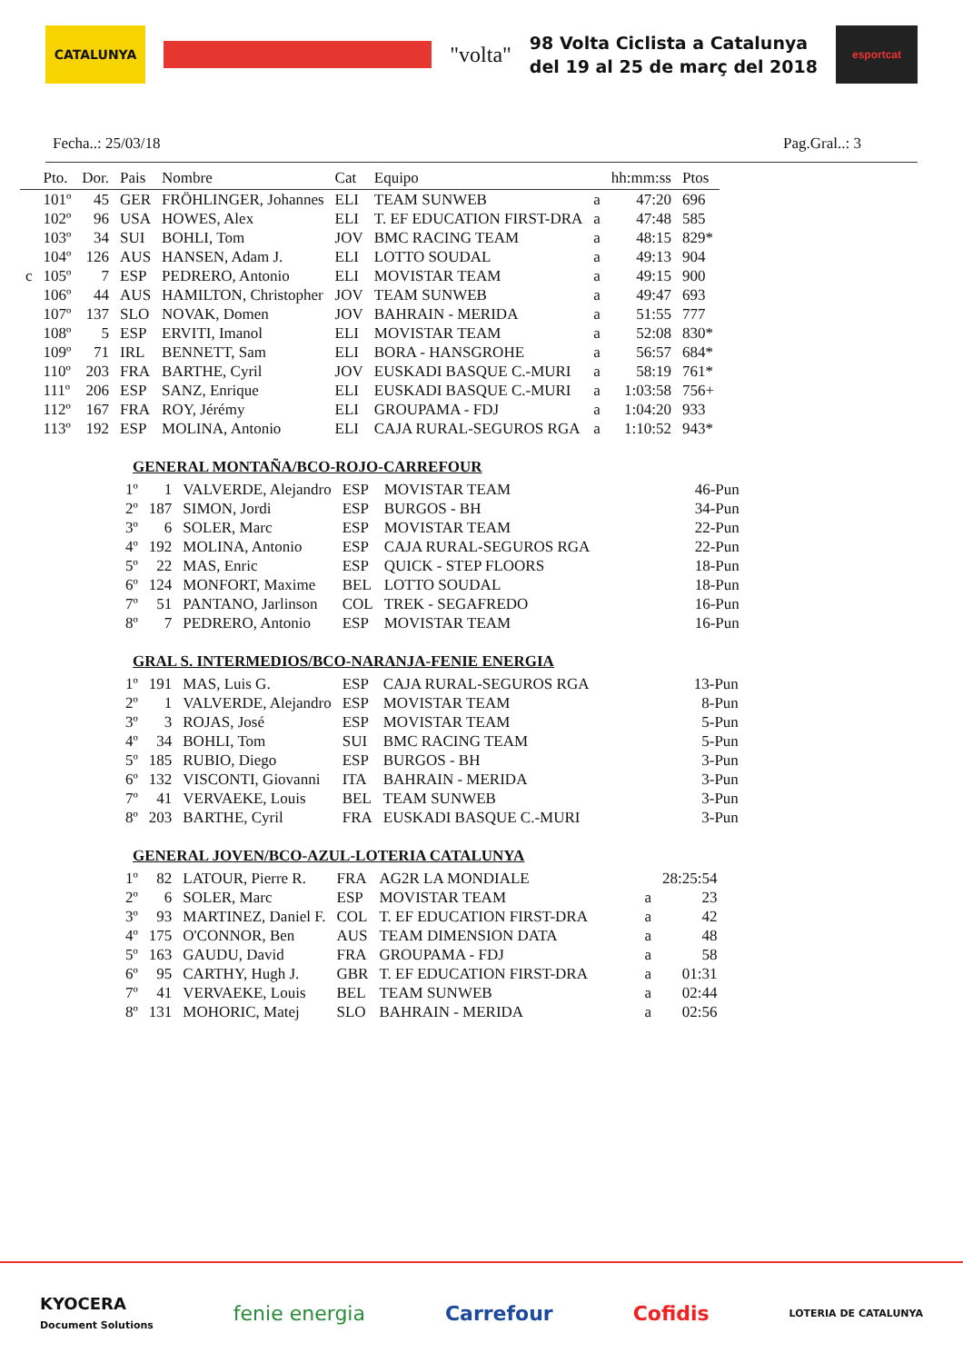CATALUNYA
"volta"
98 Volta Ciclista a Catalunya
del 19 al 25 de març del 2018
esportcat
Fecha..: 25/03/18 Pag.Gral..: 3
| | Pto. | Dor. | Pais | Nombre | Cat | Equipo | | hh:mm:ss | Ptos |
| --- | --- | --- | --- | --- | --- | --- | --- | --- | --- |
| | 101º | 45 | GER | FRÖHLINGER, Johannes | ELI | TEAM SUNWEB | a | 47:20 | 696 |
| | 102º | 96 | USA | HOWES, Alex | ELI | T. EF EDUCATION FIRST-DRA | a | 47:48 | 585 |
| | 103º | 34 | SUI | BOHLI, Tom | JOV | BMC RACING TEAM | a | 48:15 | 829* |
| | 104º | 126 | AUS | HANSEN, Adam J. | ELI | LOTTO SOUDAL | a | 49:13 | 904 |
| c | 105º | 7 | ESP | PEDRERO, Antonio | ELI | MOVISTAR TEAM | a | 49:15 | 900 |
| | 106º | 44 | AUS | HAMILTON, Christopher | JOV | TEAM SUNWEB | a | 49:47 | 693 |
| | 107º | 137 | SLO | NOVAK, Domen | JOV | BAHRAIN - MERIDA | a | 51:55 | 777 |
| | 108º | 5 | ESP | ERVITI, Imanol | ELI | MOVISTAR TEAM | a | 52:08 | 830* |
| | 109º | 71 | IRL | BENNETT, Sam | ELI | BORA - HANSGROHE | a | 56:57 | 684* |
| | 110º | 203 | FRA | BARTHE, Cyril | JOV | EUSKADI BASQUE C.-MURI | a | 58:19 | 761* |
| | 111º | 206 | ESP | SANZ, Enrique | ELI | EUSKADI BASQUE C.-MURI | a | 1:03:58 | 756+ |
| | 112º | 167 | FRA | ROY, Jérémy | ELI | GROUPAMA - FDJ | a | 1:04:20 | 933 |
| | 113º | 192 | ESP | MOLINA, Antonio | ELI | CAJA RURAL-SEGUROS RGA | a | 1:10:52 | 943* |
GENERAL MONTAÑA/BCO-ROJO-CARREFOUR
| 1º | 1 | VALVERDE, Alejandro | ESP | MOVISTAR TEAM | 46-Pun |
| 2º | 187 | SIMON, Jordi | ESP | BURGOS - BH | 34-Pun |
| 3º | 6 | SOLER, Marc | ESP | MOVISTAR TEAM | 22-Pun |
| 4º | 192 | MOLINA, Antonio | ESP | CAJA RURAL-SEGUROS RGA | 22-Pun |
| 5º | 22 | MAS, Enric | ESP | QUICK - STEP FLOORS | 18-Pun |
| 6º | 124 | MONFORT, Maxime | BEL | LOTTO SOUDAL | 18-Pun |
| 7º | 51 | PANTANO, Jarlinson | COL | TREK - SEGAFREDO | 16-Pun |
| 8º | 7 | PEDRERO, Antonio | ESP | MOVISTAR TEAM | 16-Pun |
GRAL S. INTERMEDIOS/BCO-NARANJA-FENIE ENERGIA
| 1º | 191 | MAS, Luis G. | ESP | CAJA RURAL-SEGUROS RGA | 13-Pun |
| 2º | 1 | VALVERDE, Alejandro | ESP | MOVISTAR TEAM | 8-Pun |
| 3º | 3 | ROJAS, José | ESP | MOVISTAR TEAM | 5-Pun |
| 4º | 34 | BOHLI, Tom | SUI | BMC RACING TEAM | 5-Pun |
| 5º | 185 | RUBIO, Diego | ESP | BURGOS - BH | 3-Pun |
| 6º | 132 | VISCONTI, Giovanni | ITA | BAHRAIN - MERIDA | 3-Pun |
| 7º | 41 | VERVAEKE, Louis | BEL | TEAM SUNWEB | 3-Pun |
| 8º | 203 | BARTHE, Cyril | FRA | EUSKADI BASQUE C.-MURI | 3-Pun |
GENERAL JOVEN/BCO-AZUL-LOTERIA CATALUNYA
| 1º | 82 | LATOUR, Pierre R. | FRA | AG2R LA MONDIALE | | 28:25:54 |
| 2º | 6 | SOLER, Marc | ESP | MOVISTAR TEAM | a | 23 |
| 3º | 93 | MARTINEZ, Daniel F. | COL | T. EF EDUCATION FIRST-DRA | a | 42 |
| 4º | 175 | O'CONNOR, Ben | AUS | TEAM DIMENSION DATA | a | 48 |
| 5º | 163 | GAUDU, David | FRA | GROUPAMA - FDJ | a | 58 |
| 6º | 95 | CARTHY, Hugh J. | GBR | T. EF EDUCATION FIRST-DRA | a | 01:31 |
| 7º | 41 | VERVAEKE, Louis | BEL | TEAM SUNWEB | a | 02:44 |
| 8º | 131 | MOHORIC, Matej | SLO | BAHRAIN - MERIDA | a | 02:56 |
KYOCERA
Document Solutions fenie energia Carrefour Cofidis LOTERIA DE CATALUNYA